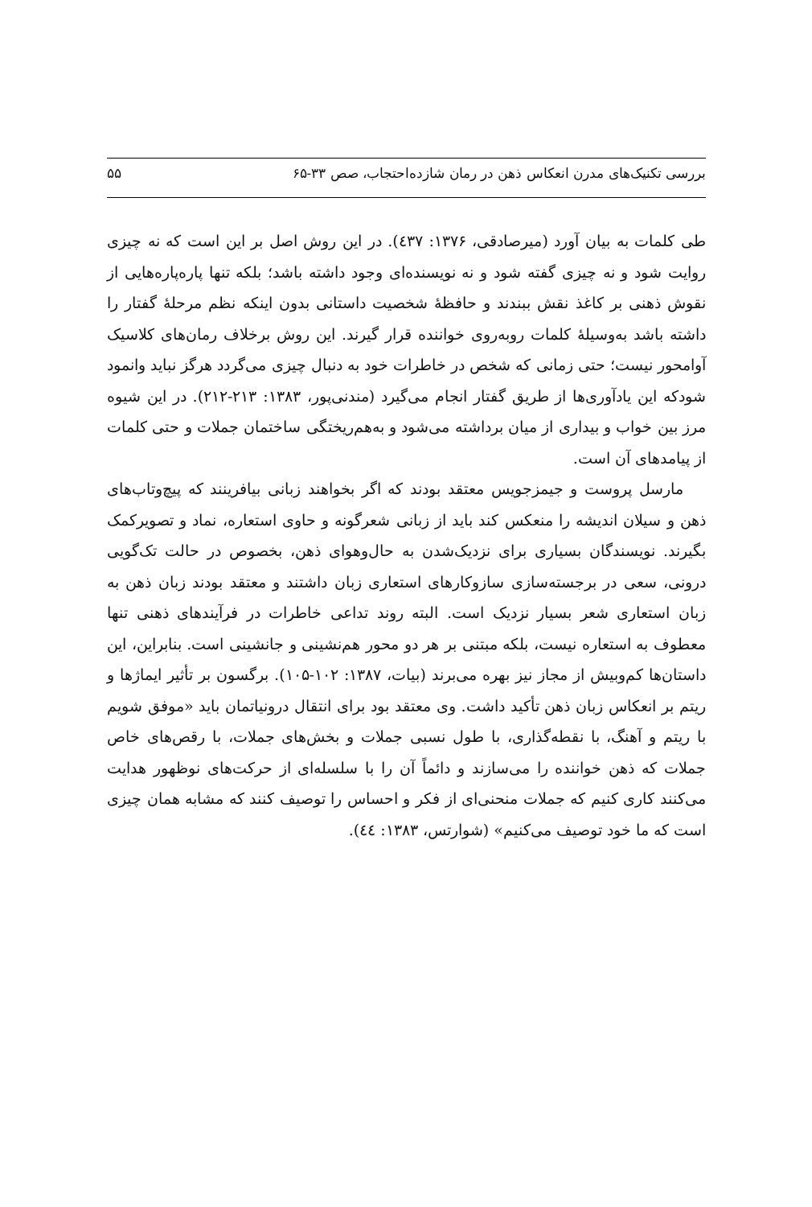بررسی تکنیک‌های مدرن انعکاس ذهن در رمان شازده‌احتجاب، صص ۳۳-۶۵ ۵۵
طی کلمات به بیان آورد (میرصادقی، ۱۳۷۶: ٤۳۷). در این روش اصل بر این است که نه چیزی روایت شود و نه چیزی گفته شود و نه نویسنده‌ای وجود داشته باشد؛ بلکه تنها پاره‌پاره‌هایی از نقوش ذهنی بر کاغذ نقش ببندند و حافظهٔ شخصیت داستانی بدون اینکه نظم مرحلهٔ گفتار را داشته باشد به‌وسیلهٔ کلمات روبه‌روی خواننده قرار گیرند. این روش برخلاف رمان‌های کلاسیک آوامحور نیست؛ حتی زمانی که شخص در خاطرات خود به دنبال چیزی می‌گردد هرگز نباید وانمود شودکه این یادآوری‌ها از طریق گفتار انجام می‌گیرد (مندنی‌پور، ۱۳۸۳: ۲۱۳-۲۱۲). در این شیوه مرز بین خواب و بیداری از میان برداشته می‌شود و به‌هم‌ریختگی ساختمان جملات و حتی کلمات از پیامدهای آن است.
مارسل پروست و جیمزجویس معتقد بودند که اگر بخواهند زبانی بیافرینند که پیچ‌وتاب‌های ذهن و سیلان اندیشه را منعکس کند باید از زبانی شعرگونه و حاوی استعاره، نماد و تصویرکمک بگیرند. نویسندگان بسیاری برای نزدیک‌شدن به حال‌وهوای ذهن، بخصوص در حالت تک‌گویی درونی، سعی در برجسته‌سازی سازوکارهای استعاری زبان داشتند و معتقد بودند زبان ذهن به زبان استعاری شعر بسیار نزدیک است. البته روند تداعی خاطرات در فرآیندهای ذهنی تنها معطوف به استعاره نیست، بلکه مبتنی بر هر دو محور هم‌نشینی و جانشینی است. بنابراین، این داستان‌ها کم‌وبیش از مجاز نیز بهره می‌برند (بیات، ۱۳۸۷: ۱۰۲-۱۰۵). برگسون بر تأثیر ایماژها و ریتم بر انعکاس زبان ذهن تأکید داشت. وی معتقد بود برای انتقال درونیاتمان باید «موفق شویم با ریتم و آهنگ، با نقطه‌گذاری، با طول نسبی جملات و بخش‌های جملات، با رقص‌های خاص جملات که ذهن خواننده را می‌سازند و دائماً آن را با سلسله‌ای از حرکت‌های نوظهور هدایت می‌کنند کاری کنیم که جملات منحنی‌ای از فکر و احساس را توصیف کنند که مشابه همان چیزی است که ما خود توصیف می‌کنیم» (شوارتس، ۱۳۸۳: ٤٤).